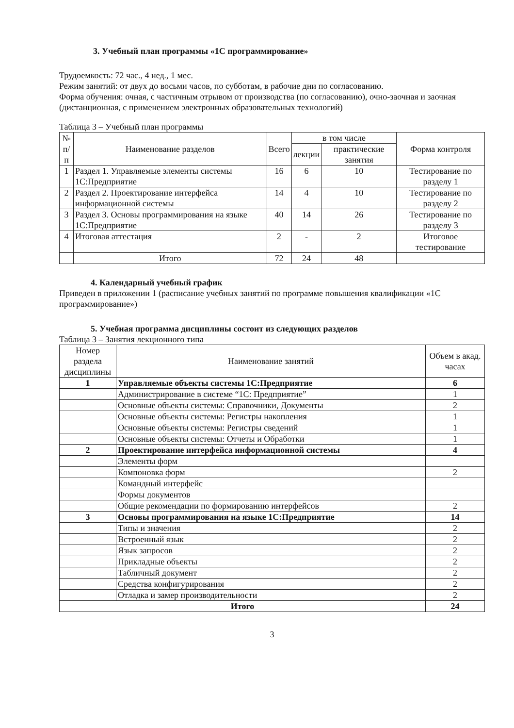3. Учебный план программы «1С программирование»
Трудоемкость: 72 час., 4 нед., 1 мес.
Режим занятий: от двух до восьми часов, по субботам, в рабочие дни по согласованию.
Форма обучения: очная, с частичным отрывом от производства (по согласованию), очно-заочная и заочная (дистанционная, с применением электронных образовательных технологий)
Таблица 3 – Учебный план программы
| № п/п | Наименование разделов | Всего | в том числе | | Форма контроля |
| --- | --- | --- | --- | --- | --- |
| | | | лекции | практические занятия | |
| 1 | Раздел 1. Управляемые элементы системы 1С:Предприятие | 16 | 6 | 10 | Тестирование по разделу 1 |
| 2 | Раздел 2. Проектирование интерфейса информационной системы | 14 | 4 | 10 | Тестирование по разделу 2 |
| 3 | Раздел 3. Основы программирования на языке 1С:Предприятие | 40 | 14 | 26 | Тестирование по разделу 3 |
| 4 | Итоговая аттестация | 2 | - | 2 | Итоговое тестирование |
| | Итого | 72 | 24 | 48 | |
4. Календарный учебный график
Приведен в приложении 1 (расписание учебных занятий по программе повышения квалификации «1С программирование»)
5. Учебная программа дисциплины состоит из следующих разделов
Таблица 3 – Занятия лекционного типа
| Номер раздела дисциплины | Наименование занятий | Объем в акад. часах |
| --- | --- | --- |
| 1 | Управляемые объекты системы 1С:Предприятие | 6 |
| | Администрирование в системе “1С: Предприятие” | 1 |
| | Основные объекты системы: Справочники, Документы | 2 |
| | Основные объекты системы: Регистры накопления | 1 |
| | Основные объекты системы: Регистры сведений | 1 |
| | Основные объекты системы: Отчеты и Обработки | 1 |
| 2 | Проектирование интерфейса информационной системы | 4 |
| | Элементы форм | |
| | Компоновка форм | 2 |
| | Командный интерфейс | |
| | Формы документов | |
| | Общие рекомендации по формированию интерфейсов | 2 |
| 3 | Основы программирования на языке 1С:Предприятие | 14 |
| | Типы и значения | 2 |
| | Встроенный язык | 2 |
| | Язык запросов | 2 |
| | Прикладные объекты | 2 |
| | Табличный документ | 2 |
| | Средства конфигурирования | 2 |
| | Отладка и замер производительности | 2 |
| Итого | | 24 |
3